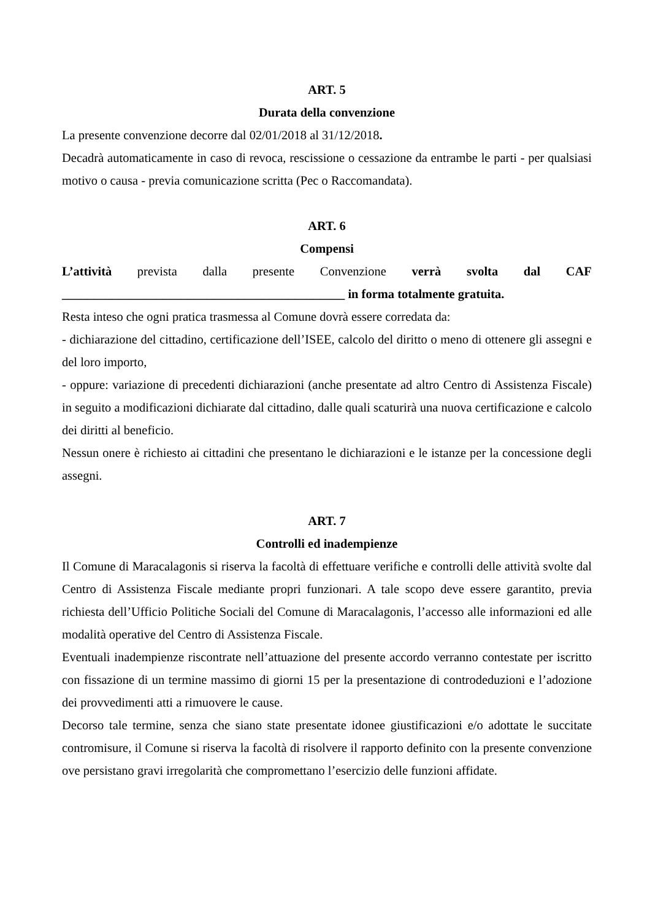ART. 5
Durata della convenzione
La presente convenzione decorre dal 02/01/2018 al 31/12/2018.
Decadrà automaticamente in caso di revoca, rescissione o cessazione da entrambe le parti - per qualsiasi motivo o causa - previa comunicazione scritta (Pec o Raccomandata).
ART. 6
Compensi
L’attività prevista dalla presente Convenzione verrà svolta dal CAF
_____________________________________________ in forma totalmente gratuita.
Resta inteso che ogni pratica trasmessa al Comune dovrà essere corredata da:
- dichiarazione del cittadino, certificazione dell’ISEE, calcolo del diritto o meno di ottenere gli assegni e del loro importo,
- oppure: variazione di precedenti dichiarazioni (anche presentate ad altro Centro di Assistenza Fiscale) in seguito a modificazioni dichiarate dal cittadino, dalle quali scaturirà una nuova certificazione e calcolo dei diritti al beneficio.
Nessun onere è richiesto ai cittadini che presentano le dichiarazioni e le istanze per la concessione degli assegni.
ART. 7
Controlli ed inadempienze
Il Comune di Maracalagonis si riserva la facoltà di effettuare verifiche e controlli delle attività svolte dal Centro di Assistenza Fiscale mediante propri funzionari. A tale scopo deve essere garantito, previa richiesta dell’Ufficio Politiche Sociali del Comune di Maracalagonis, l’accesso alle informazioni ed alle modalità operative del Centro di Assistenza Fiscale.
Eventuali inadempienze riscontrate nell’attuazione del presente accordo verranno contestate per iscritto con fissazione di un termine massimo di giorni 15 per la presentazione di controdeduzioni e l’adozione dei provvedimenti atti a rimuovere le cause.
Decorso tale termine, senza che siano state presentate idonee giustificazioni e/o adottate le succitate contromisure, il Comune si riserva la facoltà di risolvere il rapporto definito con la presente convenzione ove persistano gravi irregolarità che compromettano l’esercizio delle funzioni affidate.